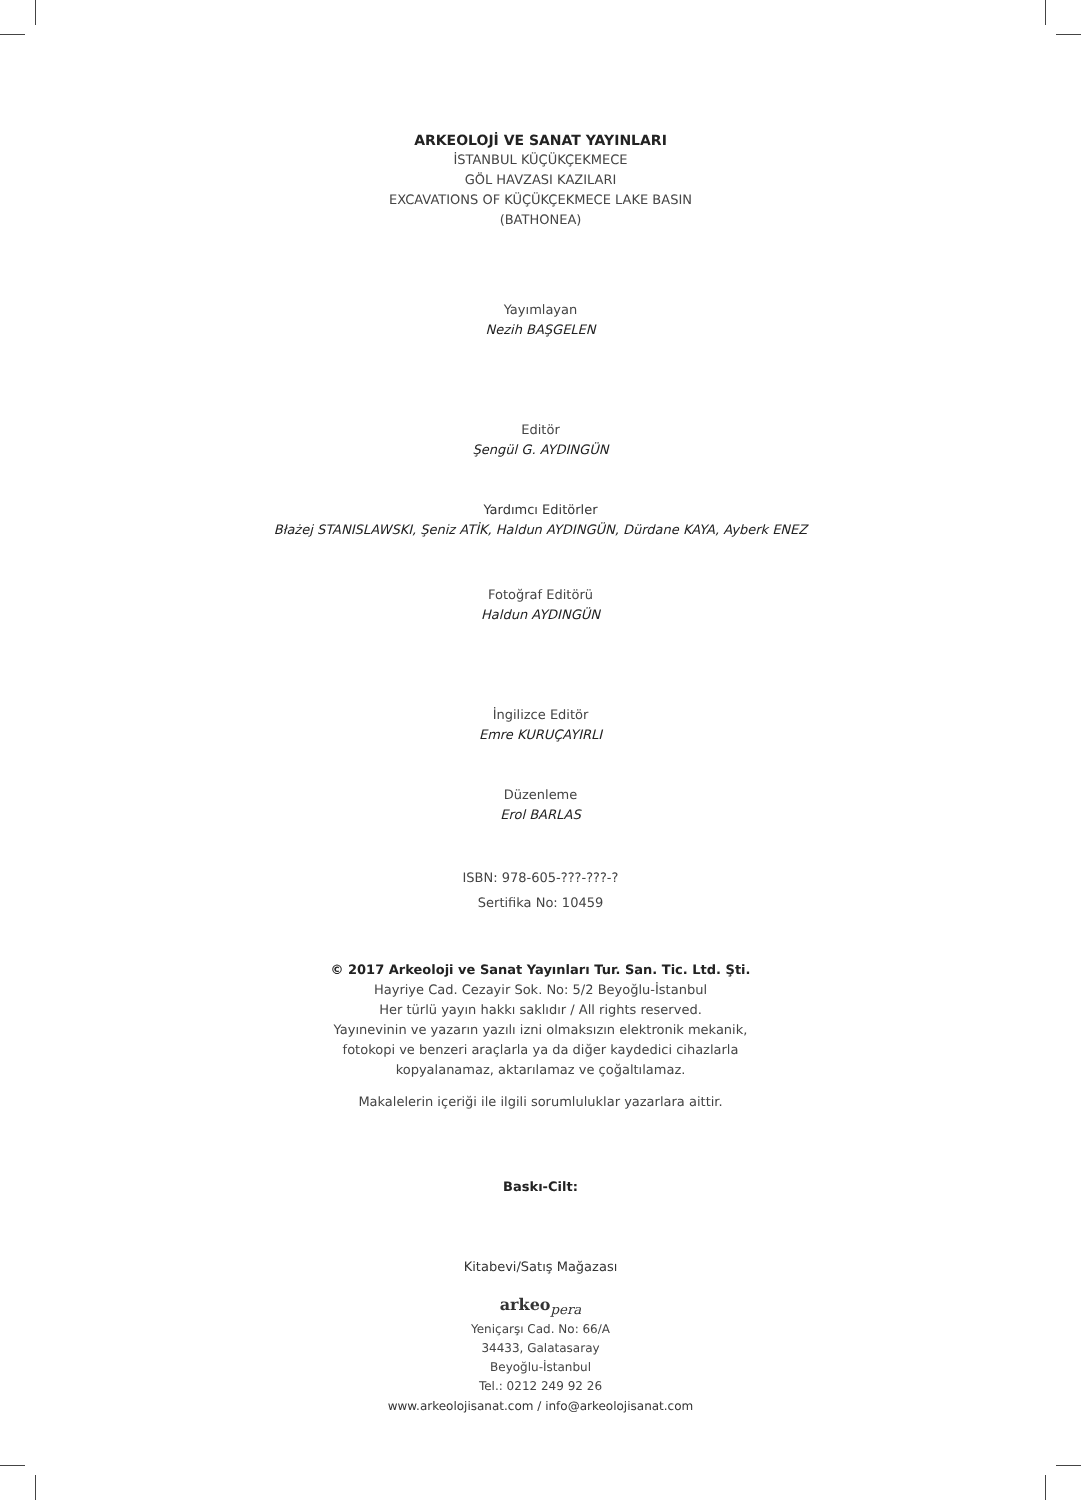ARKEOLOJİ VE SANAT YAYINLARI
İSTANBUL KÜÇÜKÇEKMECE
GÖL HAVZASI KAZILARI
EXCAVATIONS OF KÜÇÜKÇEKMECE LAKE BASIN
(BATHONEA)
Yayımlayan
Nezih BAŞGELEN
Editör
Şengül G. AYDINGÜN
Yardımcı Editörler
Błażej STANISLAWSKI, Şeniz ATİK, Haldun AYDINGÜN, Dürdane KAYA, Ayberk ENEZ
Fotoğraf Editörü
Haldun AYDINGÜN
İngilizce Editör
Emre KURUÇAYIRLI
Düzenleme
Erol BARLAS
ISBN: 978-605-???-???-?
Sertifika No: 10459
© 2017 Arkeoloji ve Sanat Yayınları Tur. San. Tic. Ltd. Şti.
Hayriye Cad. Cezayir Sok. No: 5/2 Beyoğlu-İstanbul
Her türlü yayın hakkı saklıdır / All rights reserved.
Yayınevinin ve yazarın yazılı izni olmaksızın elektronik mekanik,
fotokopi ve benzeri araçlarla ya da diğer kaydedici cihazlarla
kopyalanamaz, aktarılamaz ve çoğaltılamaz.
Makalelerin içeriği ile ilgili sorumluluklar yazarlara aittir.
Baskı-Cilt:
Kitabevi/Satış Mağazası
arkeo<sub>pera</sub>
Yeniçarşı Cad. No: 66/A
34433, Galatasaray
Beyoğlu-İstanbul
Tel.: 0212 249 92 26
www.arkeolojisanat.com / info@arkeolojisanat.com